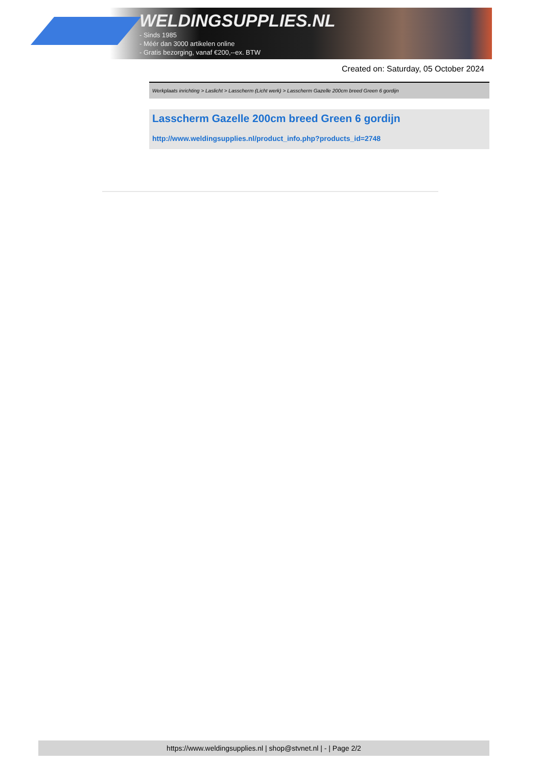WELDINGSUPPLIES.NL
- Sinds 1985
- Méér dan 3000 artikelen online
- Gratis bezorging, vanaf €200,--ex. BTW
Created on: Saturday, 05 October 2024
Werkplaats inrichting > Laslicht > Lasscherm (Licht werk) > Lasscherm Gazelle 200cm breed Green 6 gordijn
Lasscherm Gazelle 200cm breed Green 6 gordijn
http://www.weldingsupplies.nl/product_info.php?products_id=2748
https://www.weldingsupplies.nl | shop@stvnet.nl | - | Page 2/2